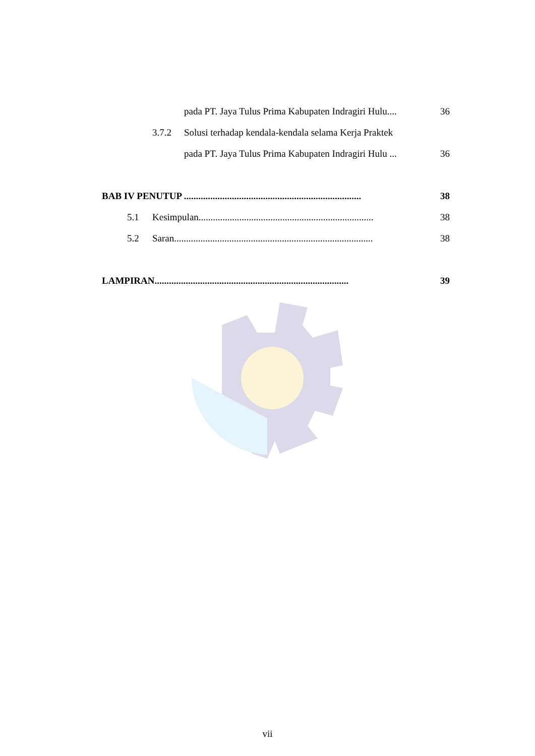pada PT. Jaya Tulus Prima Kabupaten Indragiri Hulu.... 36
3.7.2 Solusi terhadap kendala-kendala selama Kerja Praktek
pada PT. Jaya Tulus Prima Kabupaten Indragiri Hulu ... 36
BAB IV PENUTUP .......................................................................... 38
5.1 Kesimpulan......................................................................... 38
5.2 Saran................................................................................... 38
LAMPIRAN................................................................................. 39
vii